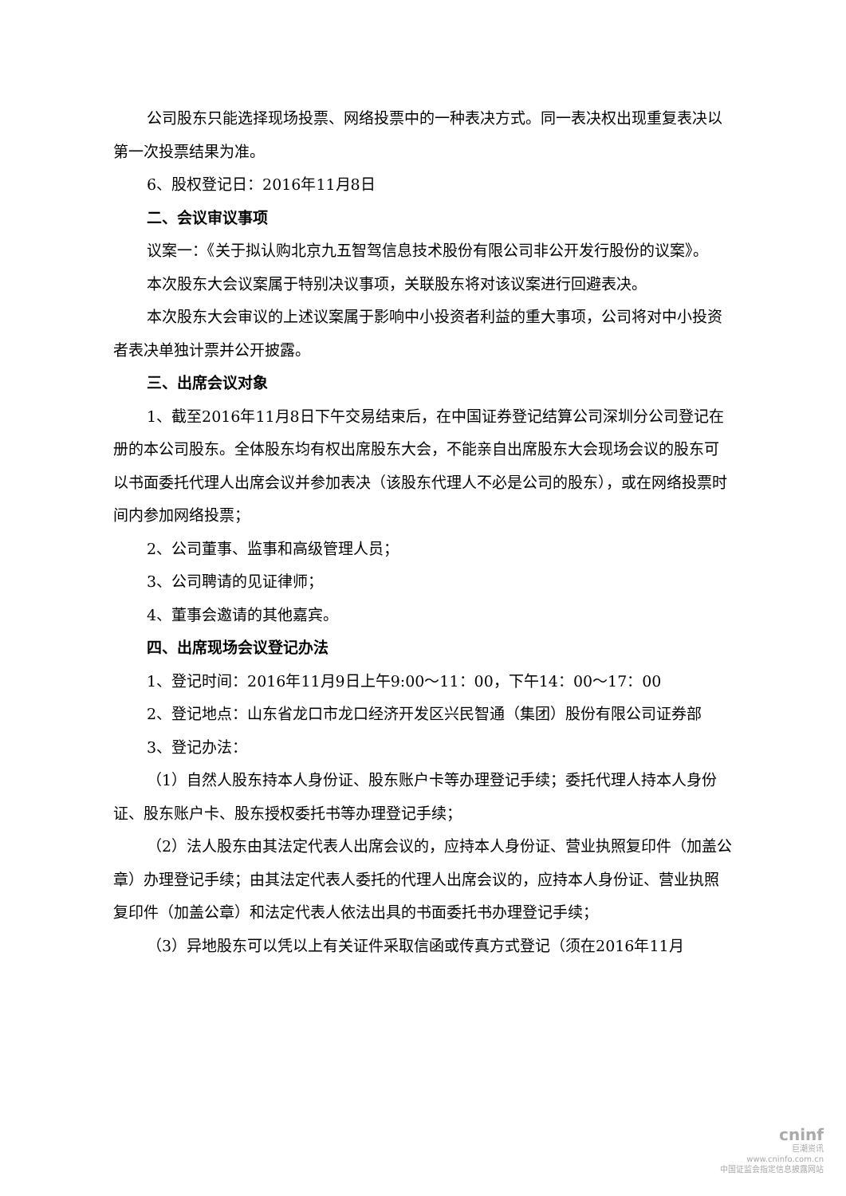公司股东只能选择现场投票、网络投票中的一种表决方式。同一表决权出现重复表决以第一次投票结果为准。
6、股权登记日：2016年11月8日
二、会议审议事项
议案一：《关于拟认购北京九五智驾信息技术股份有限公司非公开发行股份的议案》。
本次股东大会议案属于特别决议事项，关联股东将对该议案进行回避表决。
本次股东大会审议的上述议案属于影响中小投资者利益的重大事项，公司将对中小投资者表决单独计票并公开披露。
三、出席会议对象
1、截至2016年11月8日下午交易结束后，在中国证券登记结算公司深圳分公司登记在册的本公司股东。全体股东均有权出席股东大会，不能亲自出席股东大会现场会议的股东可以书面委托代理人出席会议并参加表决（该股东代理人不必是公司的股东），或在网络投票时间内参加网络投票；
2、公司董事、监事和高级管理人员；
3、公司聘请的见证律师；
4、董事会邀请的其他嘉宾。
四、出席现场会议登记办法
1、登记时间：2016年11月9日上午9:00～11：00，下午14：00～17：00
2、登记地点：山东省龙口市龙口经济开发区兴民智通（集团）股份有限公司证券部
3、登记办法：
（1）自然人股东持本人身份证、股东账户卡等办理登记手续；委托代理人持本人身份证、股东账户卡、股东授权委托书等办理登记手续；
（2）法人股东由其法定代表人出席会议的，应持本人身份证、营业执照复印件（加盖公章）办理登记手续；由其法定代表人委托的代理人出席会议的，应持本人身份证、营业执照复印件（加盖公章）和法定代表人依法出具的书面委托书办理登记手续；
（3）异地股东可以凭以上有关证件采取信函或传真方式登记（须在2016年11月
cninf
巨潮资讯
www.cninfo.com.cn
中国证监会指定信息披露网站